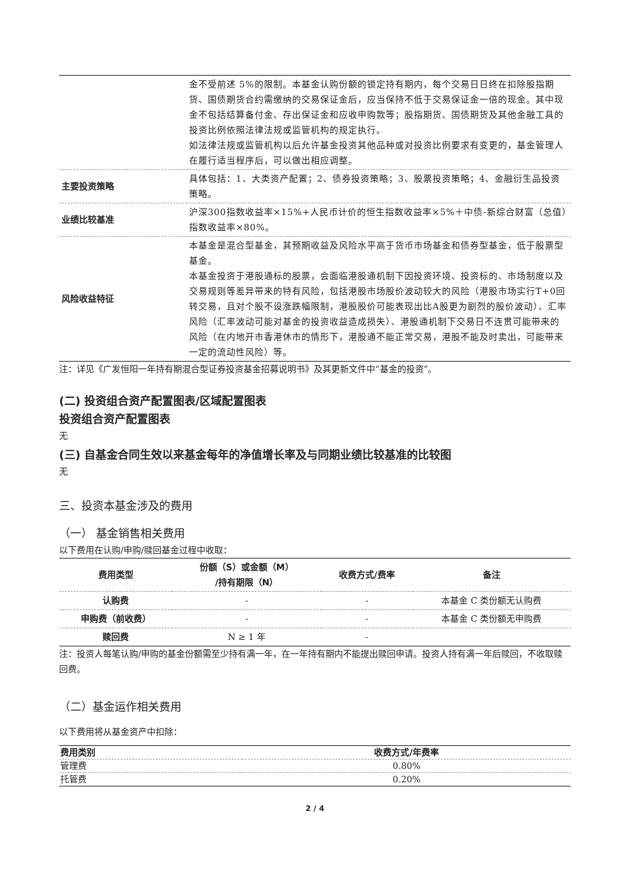| | 金不受前述 5%的限制。本基金认购份额的锁定持有期内，每个交易日日终在扣除股指期货、国债期货合约需缴纳的交易保证金后，应当保持不低于交易保证金一倍的现金。其中现金不包括结算备付金、存出保证金和应收申购款等；股指期货、国债期货及其他金融工具的投资比例依照法律法规或监管机构的规定执行。 如法律法规或监管机构以后允许基金投资其他品种或对投资比例要求有变更的，基金管理人在履行适当程序后，可以做出相应调整。 |
| 主要投资策略 | 具体包括：1、大类资产配置；2、债券投资策略；3、股票投资策略；4、金融衍生品投资策略。 |
| 业绩比较基准 | 沪深300指数收益率×15%+人民币计价的恒生指数收益率×5%＋中债-新综合财富（总值）指数收益率×80%。 |
| 风险收益特征 | 本基金是混合型基金，其预期收益及风险水平高于货币市场基金和债券型基金，低于股票型基金。 本基金投资于港股通标的股票，会面临港股通机制下因投资环境、投资标的、市场制度以及交易规则等差异带来的特有风险，包括港股市场股价波动较大的风险（港股市场实行T+0回转交易，且对个股不设涨跌幅限制，港股股价可能表现出比A股更为剧烈的股价波动）、汇率风险（汇率波动可能对基金的投资收益造成损失）、港股通机制下交易日不连贯可能带来的风险（在内地开市香港休市的情形下，港股通不能正常交易，港股不能及时卖出，可能带来一定的流动性风险）等。 |
注：详见《广发恒阳一年持有期混合型证券投资基金招募说明书》及其更新文件中“基金的投资”。
(二) 投资组合资产配置图表/区域配置图表
投资组合资产配置图表
无
(三) 自基金合同生效以来基金每年的净值增长率及与同期业绩比较基准的比较图
无
三、投资本基金涉及的费用
（一） 基金销售相关费用
以下费用在认购/申购/赎回基金过程中收取：
| 费用类型 | 份额（S）或金额（M） /持有期限（N） | 收费方式/费率 | 备注 |
| --- | --- | --- | --- |
| 认购费 | - | - | 本基金 C 类份额无认购费 |
| 申购费（前收费） | - | - | 本基金 C 类份额无申购费 |
| 赎回费 | N ≥ 1 年 | - | |
注：投资人每笔认购/申购的基金份额需至少持有满一年，在一年持有期内不能提出赎回申请。投资人持有满一年后赎回，不收取赎回费。
（二）基金运作相关费用
以下费用将从基金资产中扣除：
| 费用类别 | 收费方式/年费率 |
| --- | --- |
| 管理费 | 0.80% |
| 托管费 | 0.20% |
2 / 4